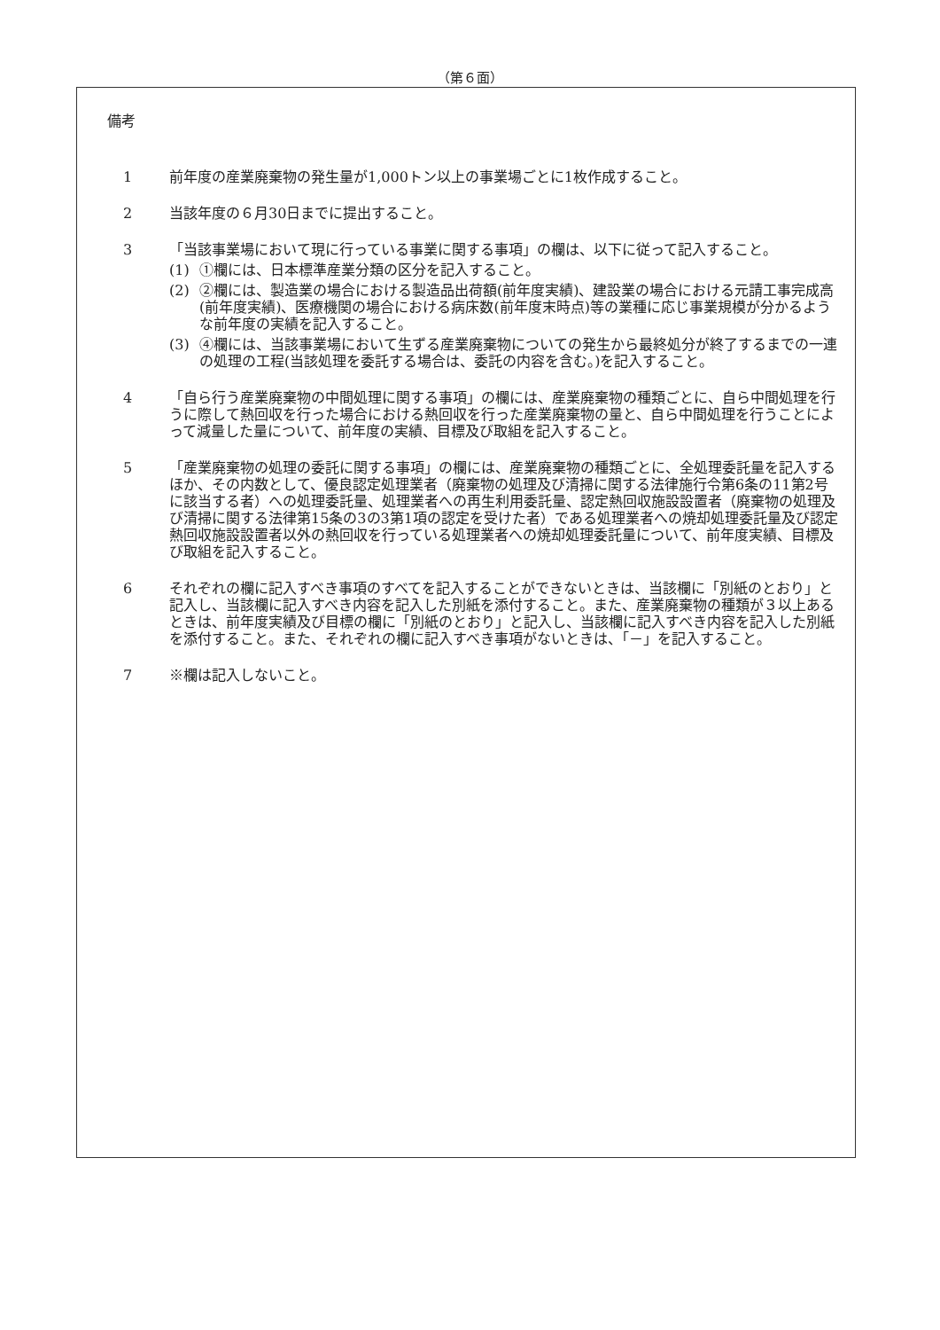（第６面）
備考
1 前年度の産業廃棄物の発生量が1,000トン以上の事業場ごとに1枚作成すること。
2 当該年度の６月30日までに提出すること。
3 「当該事業場において現に行っている事業に関する事項」の欄は、以下に従って記入すること。
(1) ①欄には、日本標準産業分類の区分を記入すること。
(2) ②欄には、製造業の場合における製造品出荷額(前年度実績)、建設業の場合における元請工事完成高(前年度実績)、医療機関の場合における病床数(前年度末時点)等の業種に応じ事業規模が分かるような前年度の実績を記入すること。
(3) ④欄には、当該事業場において生ずる産業廃棄物についての発生から最終処分が終了するまでの一連の処理の工程(当該処理を委託する場合は、委託の内容を含む。)を記入すること。
4 「自ら行う産業廃棄物の中間処理に関する事項」の欄には、産業廃棄物の種類ごとに、自ら中間処理を行うに際して熱回収を行った場合における熱回収を行った産業廃棄物の量と、自ら中間処理を行うことによって減量した量について、前年度の実績、目標及び取組を記入すること。
5 「産業廃棄物の処理の委託に関する事項」の欄には、産業廃棄物の種類ごとに、全処理委託量を記入するほか、その内数として、優良認定処理業者（廃棄物の処理及び清掃に関する法律施行令第6条の11第2号に該当する者）への処理委託量、処理業者への再生利用委託量、認定熱回収施設設置者（廃棄物の処理及び清掃に関する法律第15条の3の3第1項の認定を受けた者）である処理業者への焼却処理委託量及び認定熱回収施設設置者以外の熱回収を行っている処理業者への焼却処理委託量について、前年度実績、目標及び取組を記入すること。
6 それぞれの欄に記入すべき事項のすべてを記入することができないときは、当該欄に「別紙のとおり」と記入し、当該欄に記入すべき内容を記入した別紙を添付すること。また、産業廃棄物の種類が３以上あるときは、前年度実績及び目標の欄に「別紙のとおり」と記入し、当該欄に記入すべき内容を記入した別紙を添付すること。また、それぞれの欄に記入すべき事項がないときは、「－」を記入すること。
7 ※欄は記入しないこと。